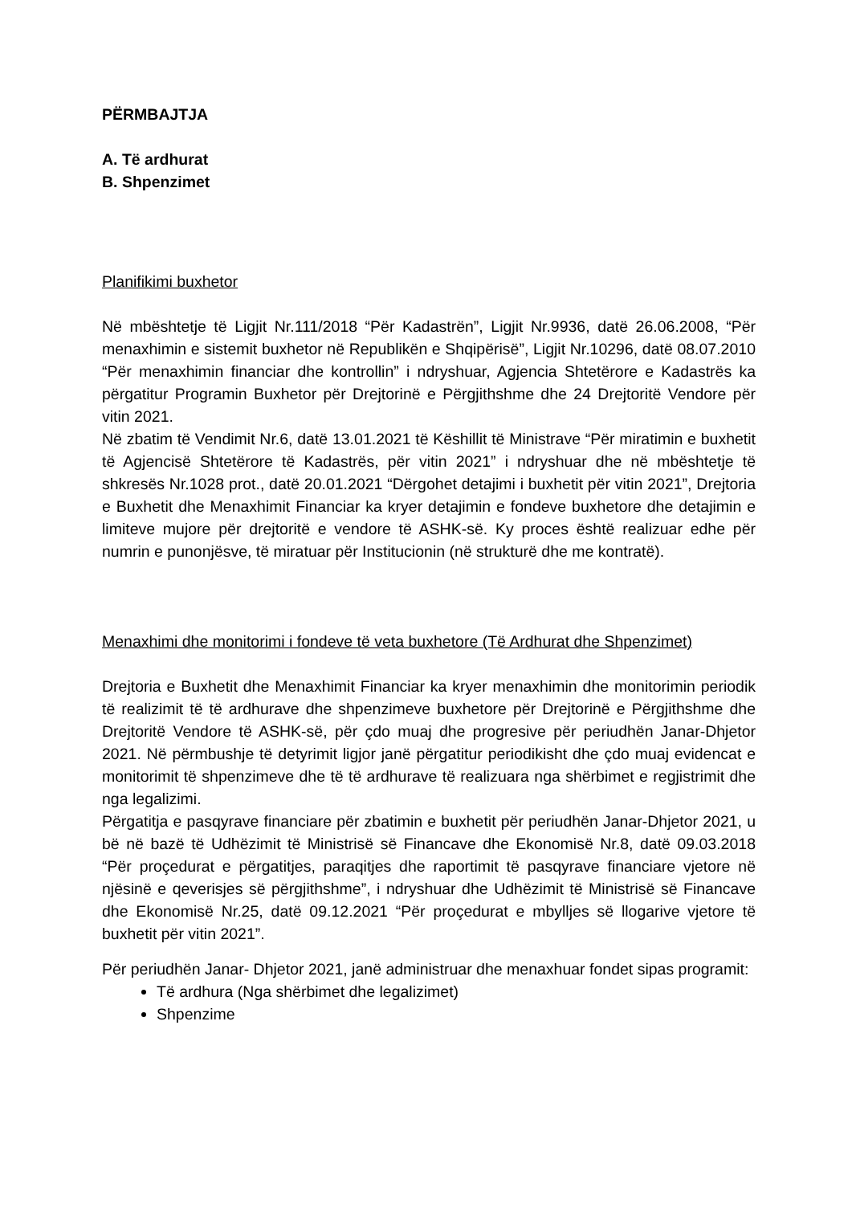PËRMBAJTJA
A. Të ardhurat
B. Shpenzimet
Planifikimi buxhetor
Në mbështetje të Ligjit Nr.111/2018 “Për Kadastrën”, Ligjit Nr.9936, datë 26.06.2008, “Për menaxhimin e sistemit buxhetor në Republikën e Shqipërisë”, Ligjit Nr.10296, datë 08.07.2010 “Për menaxhimin financiar dhe kontrollin” i ndryshuar, Agjencia Shtetërore e Kadastrës ka përgatitur Programin Buxhetor për Drejtorinë e Përgjithshme dhe 24 Drejtoritë Vendore për vitin 2021.
Në zbatim të Vendimit Nr.6, datë 13.01.2021 të Këshillit të Ministrave “Për miratimin e buxhetit të Agjencisë Shtetërore të Kadastrës, për vitin 2021” i ndryshuar dhe në mbështetje të shkresës Nr.1028 prot., datë 20.01.2021 “Dërgohet detajimi i buxhetit për vitin 2021”, Drejtoria e Buxhetit dhe Menaxhimit Financiar ka kryer detajimin e fondeve buxhetore dhe detajimin e limiteve mujore për drejtoritë e vendore të ASHK-së. Ky proces është realizuar edhe për numrin e punonjësve, të miratuar për Institucionin (në strukturë dhe me kontratë).
Menaxhimi dhe monitorimi i fondeve të veta buxhetore (Të Ardhurat dhe Shpenzimet)
Drejtoria e Buxhetit dhe Menaxhimit Financiar ka kryer menaxhimin dhe monitorimin periodik të realizimit të të ardhurave dhe shpenzimeve buxhetore për Drejtorinë e Përgjithshme dhe Drejtoritë Vendore të ASHK-së, për çdo muaj dhe progresive për periudhën Janar-Dhjetor 2021. Në përmbushje të detyrimit ligjor janë përgatitur periodikisht dhe çdo muaj evidencat e monitorimit të shpenzimeve dhe të të ardhurave të realizuara nga shërbimet e regjistrimit dhe nga legalizimi.
Përgatitja e pasqyrave financiare për zbatimin e buxhetit për periudhën Janar-Dhjetor 2021, u bë në bazë të Udhëzimit të Ministrisë së Financave dhe Ekonomisë Nr.8, datë 09.03.2018 “Për proçedurat e përgatitjes, paraqitjes dhe raportimit të pasqyrave financiare vjetore në njësinë e qeverisjes së përgjithshme”, i ndryshuar dhe Udhëzimit të Ministrisë së Financave dhe Ekonomisë Nr.25, datë 09.12.2021 “Për proçedurat e mbylljes së llogarive vjetore të buxhetit për vitin 2021”.
Për periudhën Janar- Dhjetor 2021, janë administruar dhe menaxhuar fondet sipas programit:
Të ardhura (Nga shërbimet dhe legalizimet)
Shpenzime